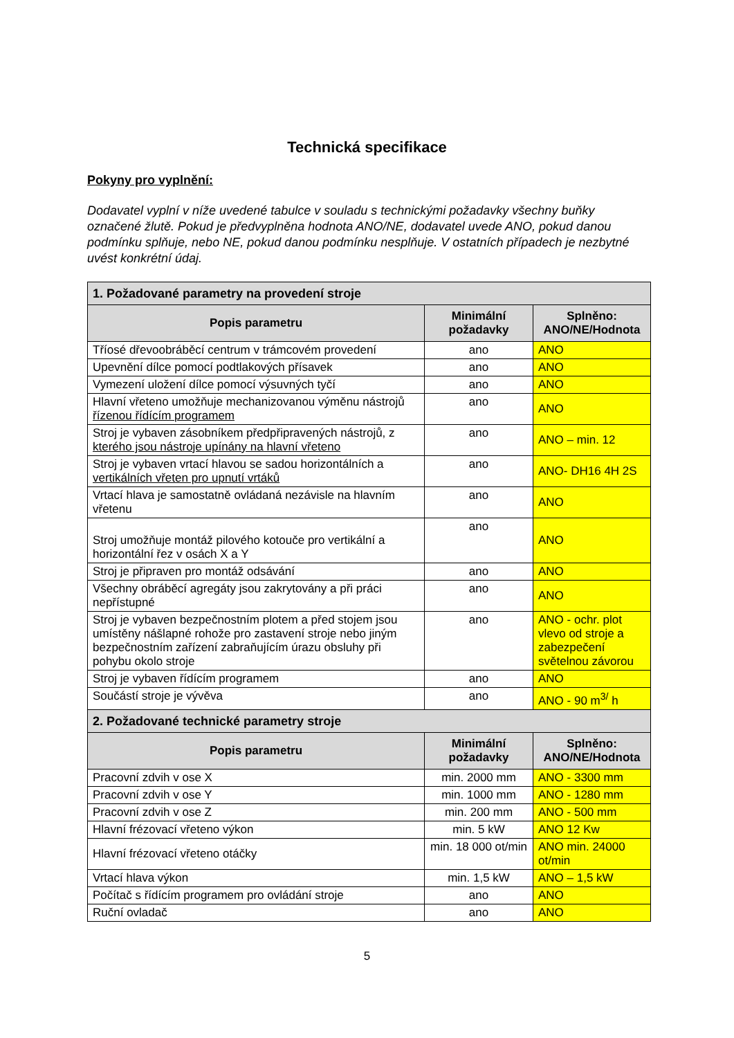Technická specifikace
Pokyny pro vyplnění:
Dodavatel vyplní v níže uvedené tabulce v souladu s technickými požadavky všechny buňky označené žlutě. Pokud je předvyplněna hodnota ANO/NE, dodavatel uvede ANO, pokud danou podmínku splňuje, nebo NE, pokud danou podmínku nesplňuje. V ostatních případech je nezbytné uvést konkrétní údaj.
| 1. Požadované parametry na provedení stroje | | |
| Popis parametru | Minimální požadavky | Splněno: ANO/NE/Hodnota |
| Tříosé dřevoobráběcí centrum v trámcovém provedení | ano | ANO |
| Upevnění dílce pomocí podtlakových přísavek | ano | ANO |
| Vymezení uložení dílce pomocí výsuvných tyčí | ano | ANO |
| Hlavní vřeteno umožňuje mechanizovanou výměnu nástrojů řízenou řídícím programem | ano | ANO |
| Stroj je vybaven zásobníkem předpřipravených nástrojů, z kterého jsou nástroje upínány na hlavní vřeteno | ano | ANO – min. 12 |
| Stroj je vybaven vrtací hlavou se sadou horizontálních a vertikálních vřeten pro upnutí vrtáků | ano | ANO- DH16 4H 2S |
| Vrtací hlava je samostatně ovládaná nezávisle na hlavním vřetenu | ano | ANO |
| Stroj umožňuje montáž pilového kotouče pro vertikální a horizontální řez v osách X a Y | ano | ANO |
| Stroj je připraven pro montáž odsávání | ano | ANO |
| Všechny obráběcí agregáty jsou zakrytovány a při práci nepřístupné | ano | ANO |
| Stroj je vybaven bezpečnostním plotem a před stojem jsou umístěny nášlapné rohože pro zastavení stroje nebo jiným bezpečnostním zařízení zabraňujícím úrazu obsluhy při pohybu okolo stroje | ano | ANO - ochr. plot vlevo od stroje a zabezpečení světelnou závorou |
| Stroj je vybaven řídícím programem | ano | ANO |
| Součástí stroje je vývěva | ano | ANO - 90 m<sup>3/</sup> h |
| 2. Požadované technické parametry stroje | | |
| Popis parametru | Minimální požadavky | Splněno: ANO/NE/Hodnota |
| Pracovní zdvih v ose X | min. 2000 mm | ANO - 3300 mm |
| Pracovní zdvih v ose Y | min. 1000 mm | ANO - 1280 mm |
| Pracovní zdvih v ose Z | min. 200 mm | ANO - 500 mm |
| Hlavní frézovací vřeteno výkon | min. 5 kW | ANO 12 Kw |
| Hlavní frézovací vřeteno otáčky | min. 18 000 ot/min | ANO min. 24000 ot/min |
| Vrtací hlava výkon | min. 1,5 kW | ANO – 1,5 kW |
| Počítač s řídícím programem pro ovládání stroje | ano | ANO |
| Ruční ovladač | ano | ANO |
5